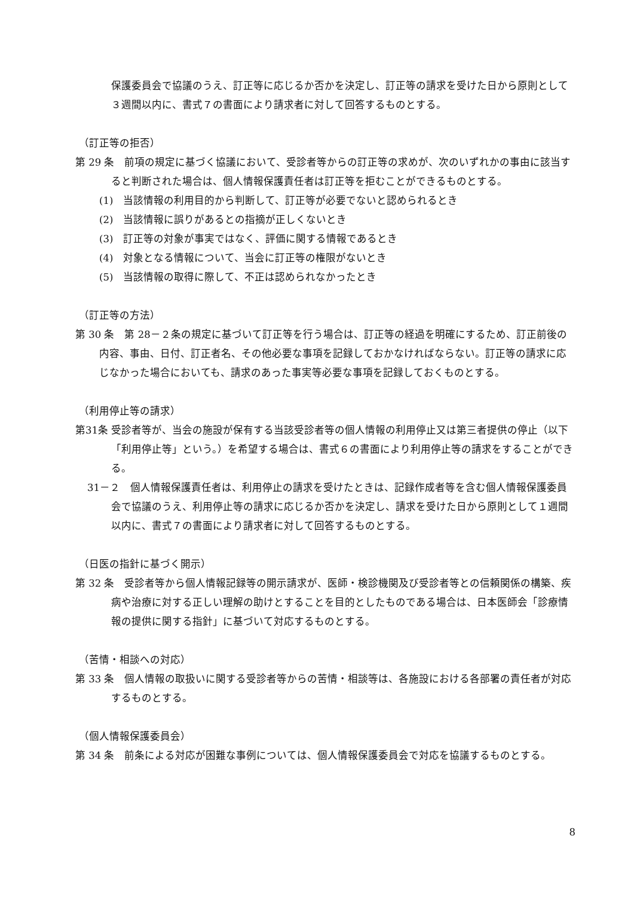保護委員会で協議のうえ、訂正等に応じるか否かを決定し、訂正等の請求を受けた日から原則として３週間以内に、書式７の書面により請求者に対して回答するものとする。
（訂正等の拒否）
第 29 条　前項の規定に基づく協議において、受診者等からの訂正等の求めが、次のいずれかの事由に該当すると判断された場合は、個人情報保護責任者は訂正等を拒むことができるものとする。
(1)　当該情報の利用目的から判断して、訂正等が必要でないと認められるとき
(2)　当該情報に誤りがあるとの指摘が正しくないとき
(3)　訂正等の対象が事実ではなく、評価に関する情報であるとき
(4)　対象となる情報について、当会に訂正等の権限がないとき
(5)　当該情報の取得に際して、不正は認められなかったとき
（訂正等の方法）
第 30 条　第 28－２条の規定に基づいて訂正等を行う場合は、訂正等の経過を明確にするため、訂正前後の内容、事由、日付、訂正者名、その他必要な事項を記録しておかなければならない。訂正等の請求に応じなかった場合においても、請求のあった事実等必要な事項を記録しておくものとする。
（利用停止等の請求）
第31条 受診者等が、当会の施設が保有する当該受診者等の個人情報の利用停止又は第三者提供の停止（以下「利用停止等」という。）を希望する場合は、書式６の書面により利用停止等の請求をすることができる。
31－２　個人情報保護責任者は、利用停止の請求を受けたときは、記録作成者等を含む個人情報保護委員会で協議のうえ、利用停止等の請求に応じるか否かを決定し、請求を受けた日から原則として１週間以内に、書式７の書面により請求者に対して回答するものとする。
（日医の指針に基づく開示）
第 32 条　受診者等から個人情報記録等の開示請求が、医師・検診機関及び受診者等との信頼関係の構築、疾病や治療に対する正しい理解の助けとすることを目的としたものである場合は、日本医師会「診療情報の提供に関する指針」に基づいて対応するものとする。
（苦情・相談への対応）
第 33 条　個人情報の取扱いに関する受診者等からの苦情・相談等は、各施設における各部署の責任者が対応するものとする。
（個人情報保護委員会）
第 34 条　前条による対応が困難な事例については、個人情報保護委員会で対応を協議するものとする。
8